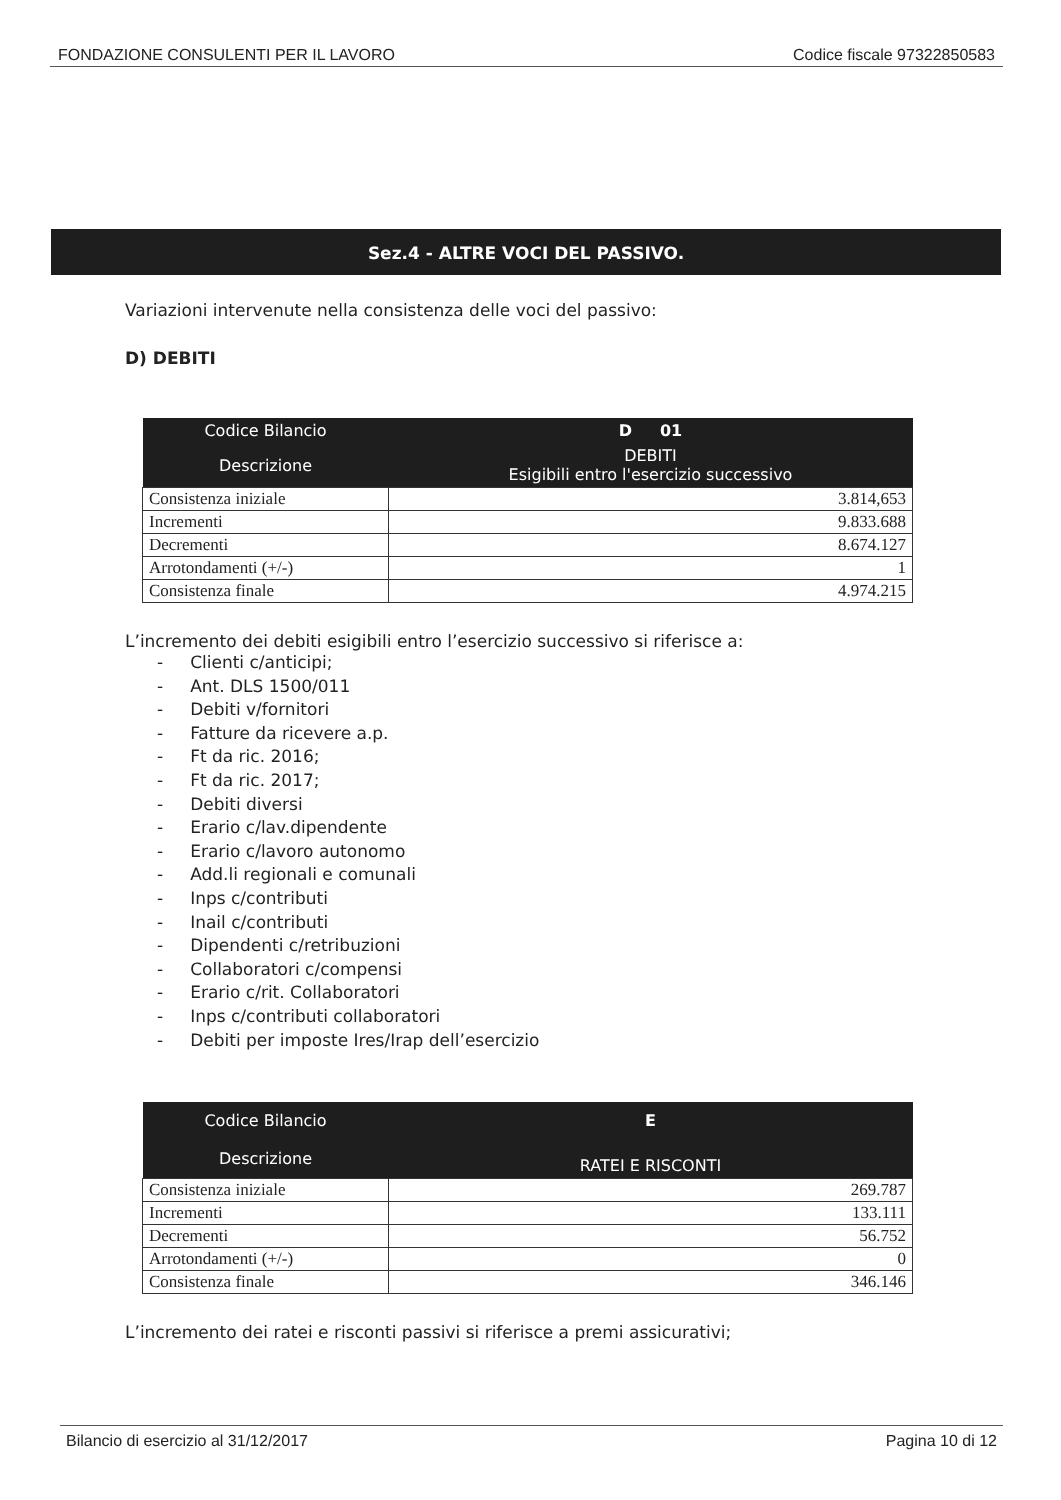FONDAZIONE CONSULENTI PER IL LAVORO Codice fiscale 97322850583
Sez.4 - ALTRE VOCI DEL PASSIVO.
Variazioni intervenute nella consistenza delle voci del passivo:
D) DEBITI
| Codice Bilancio | D 01 |
| --- | --- |
| Descrizione | DEBITI Esigibili entro l'esercizio successivo |
| Consistenza iniziale | 3.814,653 |
| Incrementi | 9.833.688 |
| Decrementi | 8.674.127 |
| Arrotondamenti (+/-) | 1 |
| Consistenza finale | 4.974.215 |
L’incremento dei debiti esigibili entro l’esercizio successivo si riferisce a:
- Clienti c/anticipi;
- Ant. DLS 1500/011
- Debiti v/fornitori
- Fatture da ricevere a.p.
- Ft da ric. 2016;
- Ft da ric. 2017;
- Debiti diversi
- Erario c/lav.dipendente
- Erario c/lavoro autonomo
- Add.li regionali e comunali
- Inps c/contributi
- Inail c/contributi
- Dipendenti c/retribuzioni
- Collaboratori c/compensi
- Erario c/rit. Collaboratori
- Inps c/contributi collaboratori
- Debiti per imposte Ires/Irap dell’esercizio
| Codice Bilancio | E |
| --- | --- |
| Descrizione | RATEI E RISCONTI |
| Consistenza iniziale | 269.787 |
| Incrementi | 133.111 |
| Decrementi | 56.752 |
| Arrotondamenti (+/-) | 0 |
| Consistenza finale | 346.146 |
L’incremento dei ratei e risconti passivi si riferisce a premi assicurativi;
Bilancio di esercizio al 31/12/2017 Pagina 10 di 12